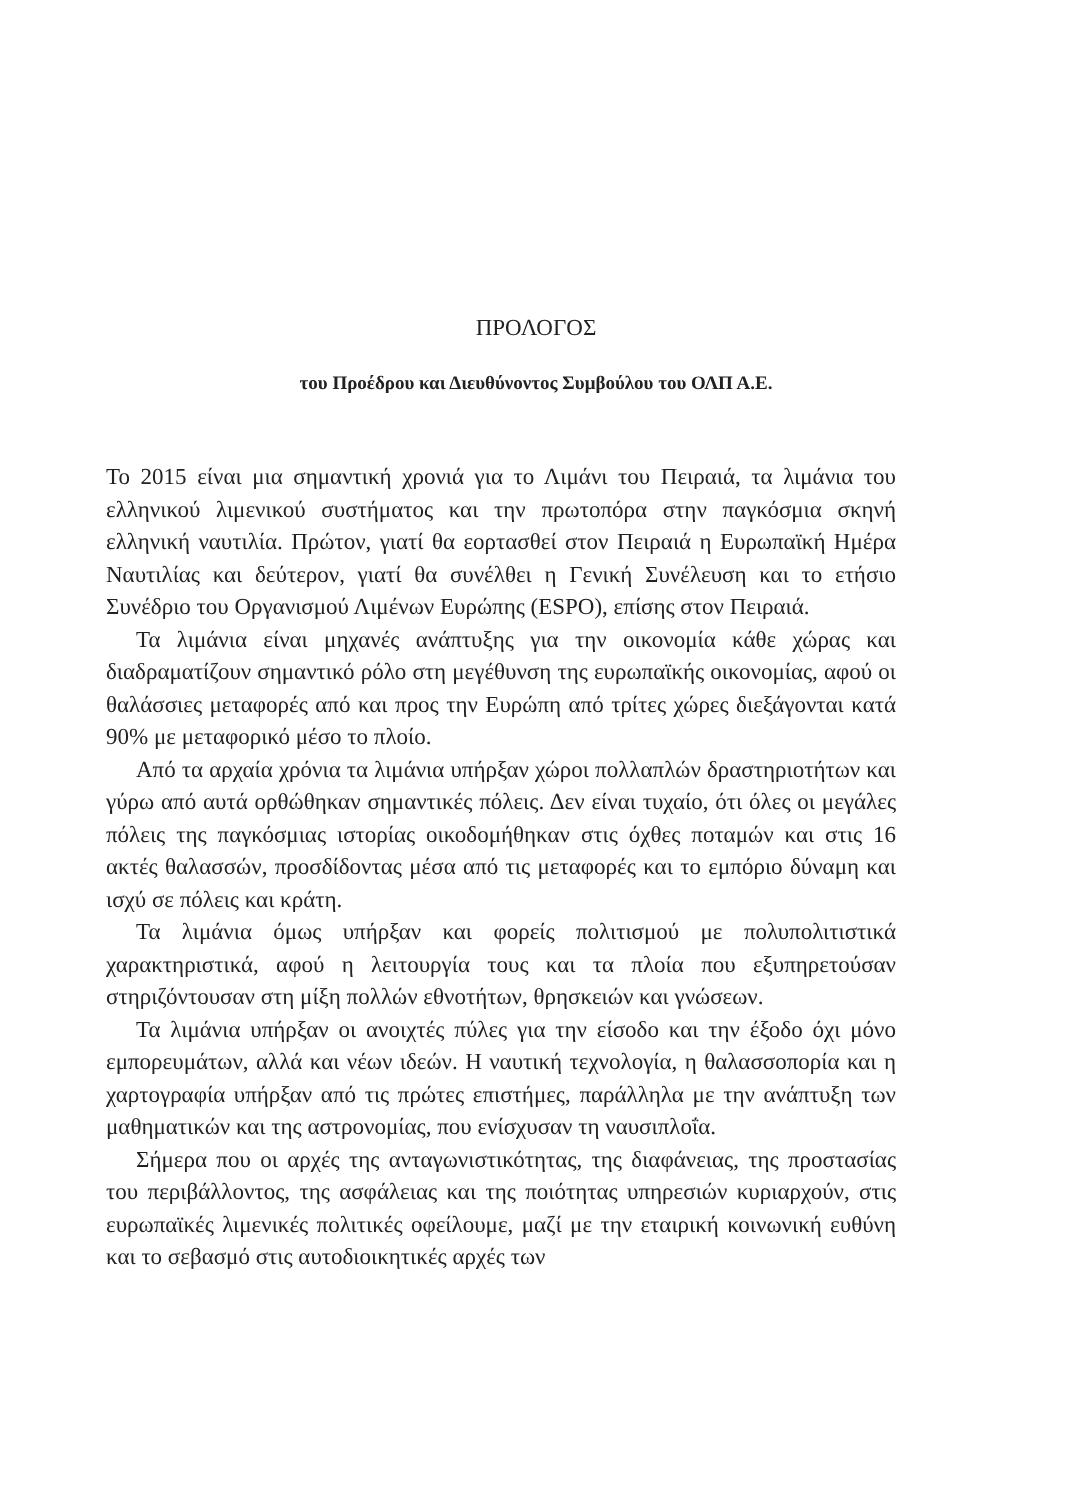ΠΡΟΛΟΓΟΣ
του Προέδρου και Διευθύνοντος Συμβούλου του ΟΛΠ Α.Ε.
Το 2015 είναι μια σημαντική χρονιά για το Λιμάνι του Πειραιά, τα λιμάνια του ελληνικού λιμενικού συστήματος και την πρωτοπόρα στην παγκόσμια σκηνή ελληνική ναυτιλία. Πρώτον, γιατί θα εορτασθεί στον Πειραιά η Ευρωπαϊκή Ημέρα Ναυτιλίας και δεύτερον, γιατί θα συνέλθει η Γενική Συνέλευση και το ετήσιο Συνέδριο του Οργανισμού Λιμένων Ευρώπης (ESPO), επίσης στον Πειραιά.
Τα λιμάνια είναι μηχανές ανάπτυξης για την οικονομία κάθε χώρας και διαδραματίζουν σημαντικό ρόλο στη μεγέθυνση της ευρωπαϊκής οικονομίας, αφού οι θαλάσσιες μεταφορές από και προς την Ευρώπη από τρίτες χώρες διεξάγονται κατά 90% με μεταφορικό μέσο το πλοίο.
Από τα αρχαία χρόνια τα λιμάνια υπήρξαν χώροι πολλαπλών δραστηριοτήτων και γύρω από αυτά ορθώθηκαν σημαντικές πόλεις. Δεν είναι τυχαίο, ότι όλες οι μεγάλες πόλεις της παγκόσμιας ιστορίας οικοδομήθηκαν στις όχθες ποταμών και στις 16 ακτές θαλασσών, προσδίδοντας μέσα από τις μεταφορές και το εμπόριο δύναμη και ισχύ σε πόλεις και κράτη.
Τα λιμάνια όμως υπήρξαν και φορείς πολιτισμού με πολυπολιτιστικά χαρακτηριστικά, αφού η λειτουργία τους και τα πλοία που εξυπηρετούσαν στηριζόντουσαν στη μίξη πολλών εθνοτήτων, θρησκειών και γνώσεων.
Τα λιμάνια υπήρξαν οι ανοιχτές πύλες για την είσοδο και την έξοδο όχι μόνο εμπορευμάτων, αλλά και νέων ιδεών. Η ναυτική τεχνολογία, η θαλασσοπορία και η χαρτογραφία υπήρξαν από τις πρώτες επιστήμες, παράλληλα με την ανάπτυξη των μαθηματικών και της αστρονομίας, που ενίσχυσαν τη ναυσιπλοΐα.
Σήμερα που οι αρχές της ανταγωνιστικότητας, της διαφάνειας, της προστασίας του περιβάλλοντος, της ασφάλειας και της ποιότητας υπηρεσιών κυριαρχούν, στις ευρωπαϊκές λιμενικές πολιτικές οφείλουμε, μαζί με την εταιρική κοινωνική ευθύνη και το σεβασμό στις αυτοδιοικητικές αρχές των